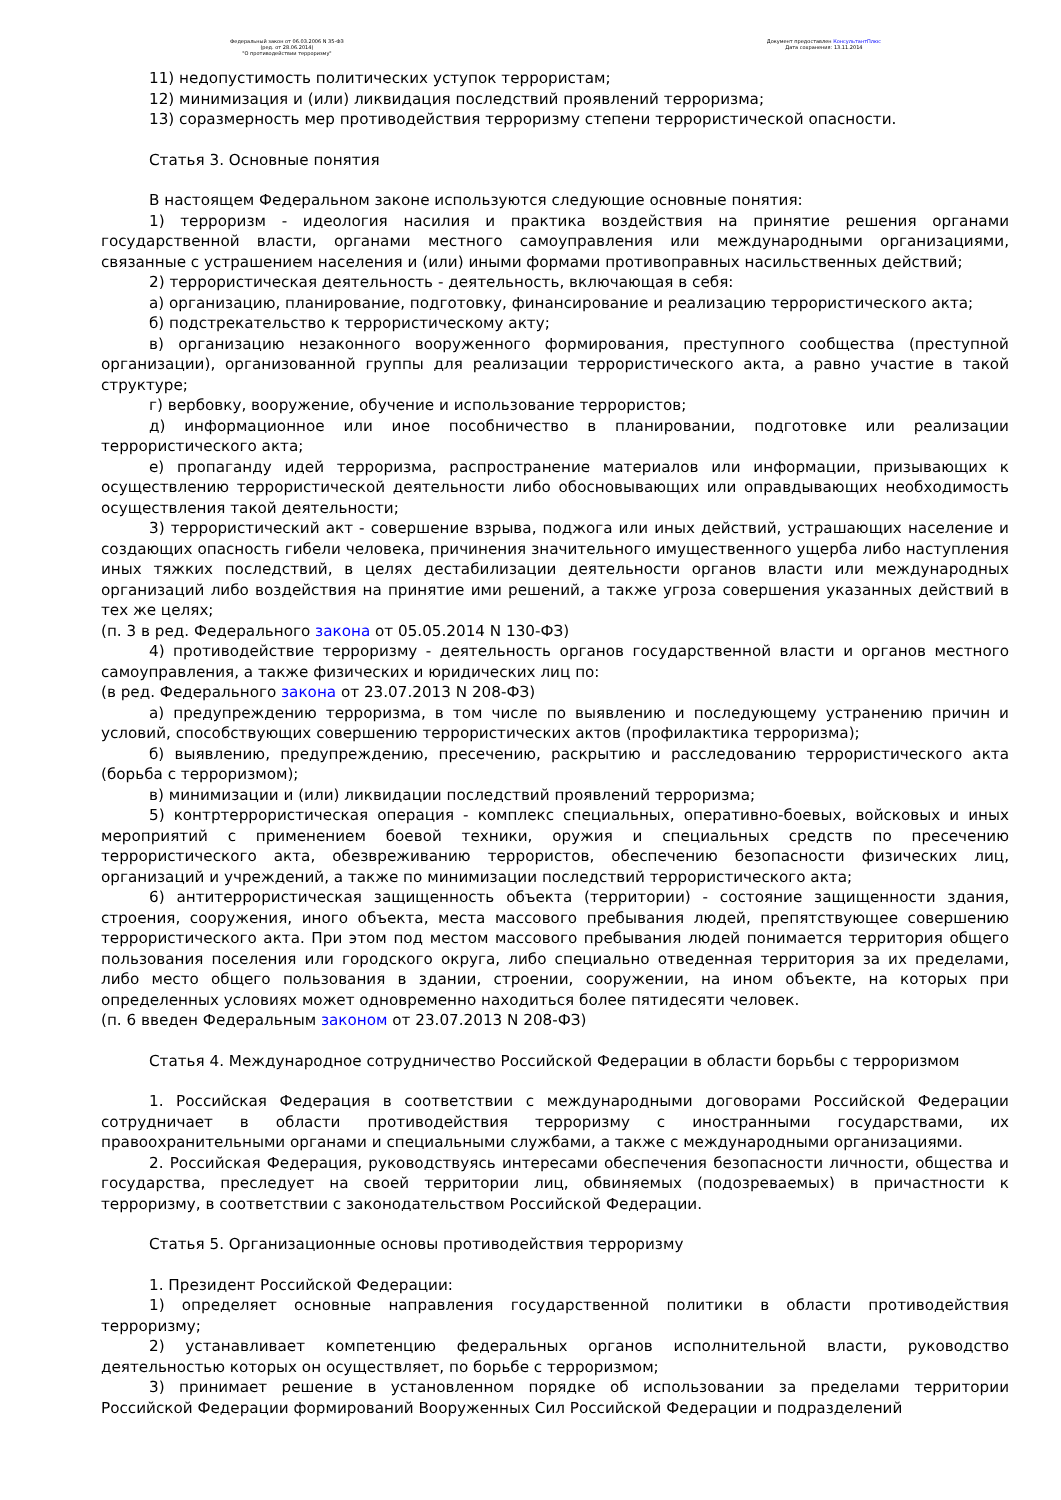Федеральный закон от 06.03.2006 N 35-ФЗ
(ред. от 28.06.2014)
"О противодействии терроризму"
Документ предоставлен КонсультантПлюс
Дата сохранения: 13.11.2014
11) недопустимость политических уступок террористам;
12) минимизация и (или) ликвидация последствий проявлений терроризма;
13) соразмерность мер противодействия терроризму степени террористической опасности.
Статья 3. Основные понятия
В настоящем Федеральном законе используются следующие основные понятия:
1) терроризм - идеология насилия и практика воздействия на принятие решения органами государственной власти, органами местного самоуправления или международными организациями, связанные с устрашением населения и (или) иными формами противоправных насильственных действий;
2) террористическая деятельность - деятельность, включающая в себя:
а) организацию, планирование, подготовку, финансирование и реализацию террористического акта;
б) подстрекательство к террористическому акту;
в) организацию незаконного вооруженного формирования, преступного сообщества (преступной организации), организованной группы для реализации террористического акта, а равно участие в такой структуре;
г) вербовку, вооружение, обучение и использование террористов;
д) информационное или иное пособничество в планировании, подготовке или реализации террористического акта;
е) пропаганду идей терроризма, распространение материалов или информации, призывающих к осуществлению террористической деятельности либо обосновывающих или оправдывающих необходимость осуществления такой деятельности;
3) террористический акт - совершение взрыва, поджога или иных действий, устрашающих население и создающих опасность гибели человека, причинения значительного имущественного ущерба либо наступления иных тяжких последствий, в целях дестабилизации деятельности органов власти или международных организаций либо воздействия на принятие ими решений, а также угроза совершения указанных действий в тех же целях;
(п. 3 в ред. Федерального закона от 05.05.2014 N 130-ФЗ)
4) противодействие терроризму - деятельность органов государственной власти и органов местного самоуправления, а также физических и юридических лиц по:
(в ред. Федерального закона от 23.07.2013 N 208-ФЗ)
а) предупреждению терроризма, в том числе по выявлению и последующему устранению причин и условий, способствующих совершению террористических актов (профилактика терроризма);
б) выявлению, предупреждению, пресечению, раскрытию и расследованию террористического акта (борьба с терроризмом);
в) минимизации и (или) ликвидации последствий проявлений терроризма;
5) контртеррористическая операция - комплекс специальных, оперативно-боевых, войсковых и иных мероприятий с применением боевой техники, оружия и специальных средств по пресечению террористического акта, обезвреживанию террористов, обеспечению безопасности физических лиц, организаций и учреждений, а также по минимизации последствий террористического акта;
6) антитеррористическая защищенность объекта (территории) - состояние защищенности здания, строения, сооружения, иного объекта, места массового пребывания людей, препятствующее совершению террористического акта. При этом под местом массового пребывания людей понимается территория общего пользования поселения или городского округа, либо специально отведенная территория за их пределами, либо место общего пользования в здании, строении, сооружении, на ином объекте, на которых при определенных условиях может одновременно находиться более пятидесяти человек.
(п. 6 введен Федеральным законом от 23.07.2013 N 208-ФЗ)
Статья 4. Международное сотрудничество Российской Федерации в области борьбы с терроризмом
1. Российская Федерация в соответствии с международными договорами Российской Федерации сотрудничает в области противодействия терроризму с иностранными государствами, их правоохранительными органами и специальными службами, а также с международными организациями.
2. Российская Федерация, руководствуясь интересами обеспечения безопасности личности, общества и государства, преследует на своей территории лиц, обвиняемых (подозреваемых) в причастности к терроризму, в соответствии с законодательством Российской Федерации.
Статья 5. Организационные основы противодействия терроризму
1. Президент Российской Федерации:
1) определяет основные направления государственной политики в области противодействия терроризму;
2) устанавливает компетенцию федеральных органов исполнительной власти, руководство деятельностью которых он осуществляет, по борьбе с терроризмом;
3) принимает решение в установленном порядке об использовании за пределами территории Российской Федерации формирований Вооруженных Сил Российской Федерации и подразделений